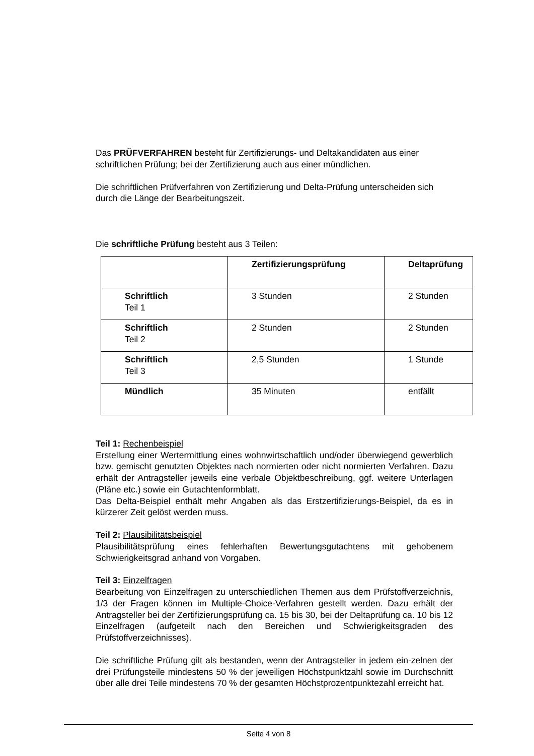Das PRÜFVERFAHREN besteht für Zertifizierungs- und Deltakandidaten aus einer schriftlichen Prüfung; bei der Zertifizierung auch aus einer mündlichen.
Die schriftlichen Prüfverfahren von Zertifizierung und Delta-Prüfung unterscheiden sich durch die Länge der Bearbeitungszeit.
Die schriftliche Prüfung besteht aus 3 Teilen:
| | Zertifizierungsprüfung | Deltaprüfung |
| --- | --- | --- |
| Schriftlich Teil 1 | 3 Stunden | 2 Stunden |
| Schriftlich Teil 2 | 2 Stunden | 2 Stunden |
| Schriftlich Teil 3 | 2,5 Stunden | 1 Stunde |
| Mündlich | 35 Minuten | entfällt |
Teil 1: Rechenbeispiel
Erstellung einer Wertermittlung eines wohnwirtschaftlich und/oder überwiegend gewerblich bzw. gemischt genutzten Objektes nach normierten oder nicht normierten Verfahren. Dazu erhält der Antragsteller jeweils eine verbale Objektbeschreibung, ggf. weitere Unterlagen (Pläne etc.) sowie ein Gutachtenformblatt.
Das Delta-Beispiel enthält mehr Angaben als das Erstzertifizierungs-Beispiel, da es in kürzerer Zeit gelöst werden muss.
Teil 2: Plausibilitätsbeispiel
Plausibilitätsprüfung eines fehlerhaften Bewertungsgutachtens mit gehobenem Schwierigkeitsgrad anhand von Vorgaben.
Teil 3: Einzelfragen
Bearbeitung von Einzelfragen zu unterschiedlichen Themen aus dem Prüfstoffverzeichnis, 1/3 der Fragen können im Multiple-Choice-Verfahren gestellt werden. Dazu erhält der Antragsteller bei der Zertifizierungsprüfung ca. 15 bis 30, bei der Deltaprüfung ca. 10 bis 12 Einzelfragen (aufgeteilt nach den Bereichen und Schwierigkeitsgraden des Prüfstoffverzeichnisses).
Die schriftliche Prüfung gilt als bestanden, wenn der Antragsteller in jedem ein-zelnen der drei Prüfungsteile mindestens 50 % der jeweiligen Höchstpunktzahl sowie im Durchschnitt über alle drei Teile mindestens 70 % der gesamten Höchstprozentpunktezahl erreicht hat.
Seite 4 von 8